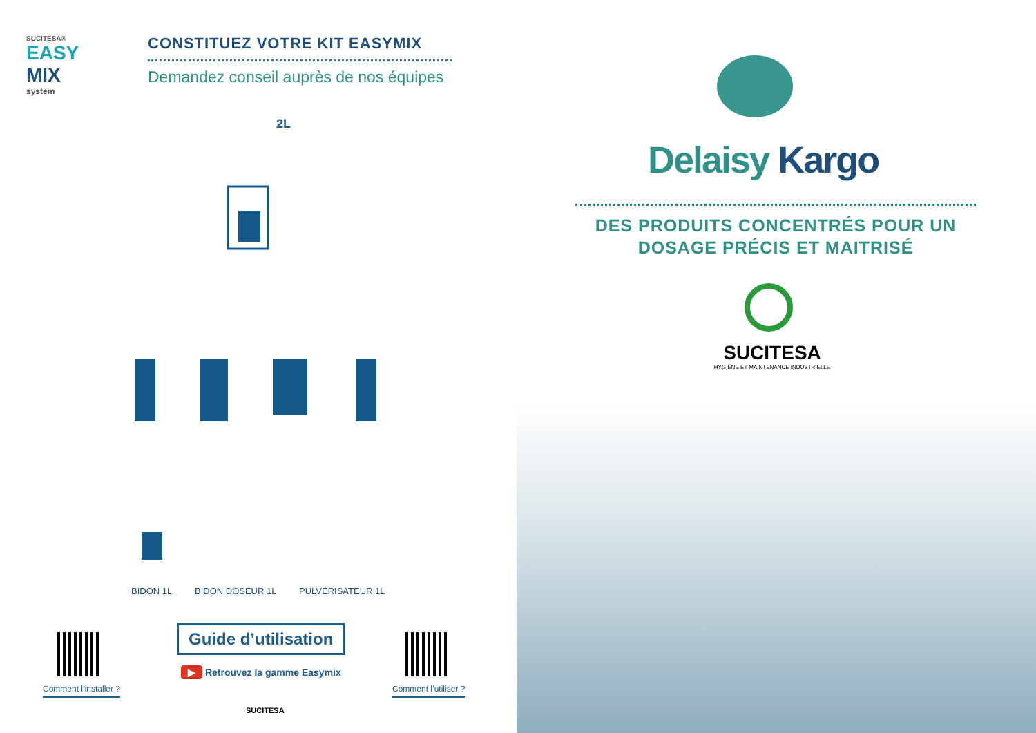SUCITESA®
EASY
MIX
system
CONSTITUEZ VOTRE KIT EASYMIX
Demandez conseil auprès de nos équipes
2L
BIDON 1L BIDON DOSEUR 1L PULVÉRISATEUR 1L
Comment l’installer ?
Guide d’utilisation
▶ Retrouvez la gamme Easymix
SUCITESA
Comment l’utiliser ?
Delaisy Kargo
DES PRODUITS CONCENTRÉS POUR UN
DOSAGE PRÉCIS ET MAITRISÉ
SUCITESA
HYGIÈNE ET MAINTENANCE INDUSTRIELLE